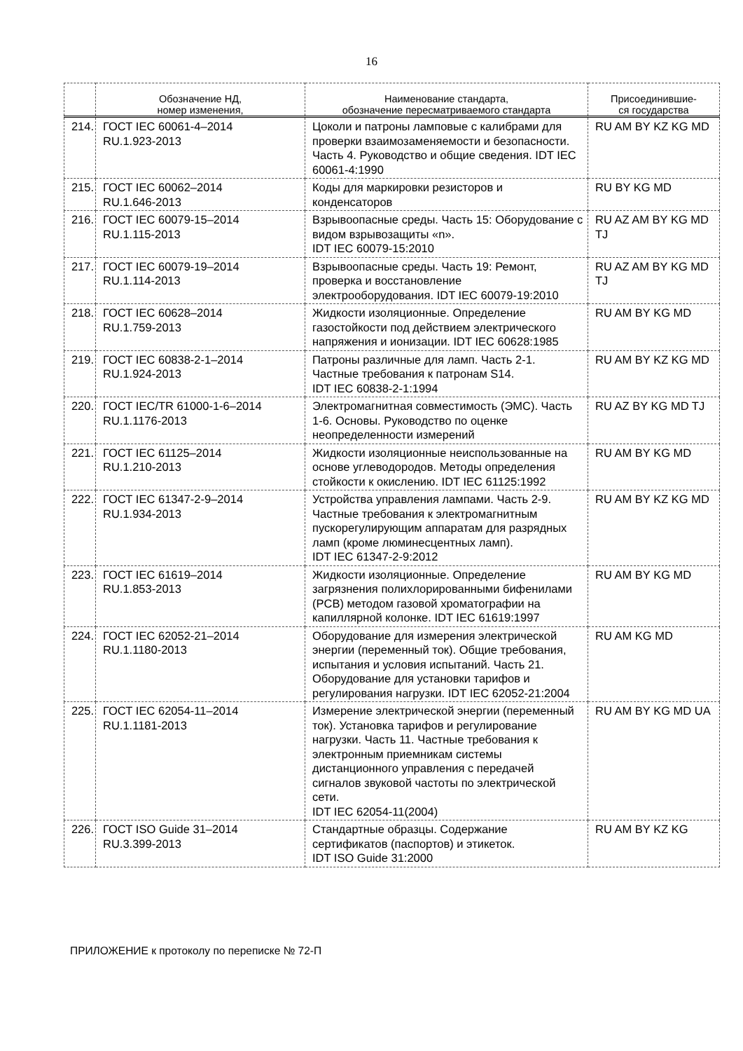16
| | Обозначение НД, номер изменения, | Наименование стандарта, обозначение пересматриваемого стандарта | Присоединившие- ся государства |
| --- | --- | --- | --- |
| 214. | ГОСТ IEC 60061-4–2014 RU.1.923-2013 | Цоколи и патроны ламповые с калибрами для проверки взаимозаменяемости и безопасности. Часть 4. Руководство и общие сведения. IDT IEC 60061-4:1990 | RU AM BY KZ KG MD |
| 215. | ГОСТ IEC 60062–2014 RU.1.646-2013 | Коды для маркировки резисторов и конденсаторов | RU BY KG MD |
| 216. | ГОСТ IEC 60079-15–2014 RU.1.115-2013 | Взрывоопасные среды. Часть 15: Оборудование с видом взрывозащиты «n». IDT IEC 60079-15:2010 | RU AZ AM BY KG MD TJ |
| 217. | ГОСТ IEC 60079-19–2014 RU.1.114-2013 | Взрывоопасные среды. Часть 19: Ремонт, проверка и восстановление электрооборудования. IDT IEC 60079-19:2010 | RU AZ AM BY KG MD TJ |
| 218. | ГОСТ IEC 60628–2014 RU.1.759-2013 | Жидкости изоляционные. Определение газостойкости под действием электрического напряжения и ионизации. IDT IEC 60628:1985 | RU AM BY KG MD |
| 219. | ГОСТ IEC 60838-2-1–2014 RU.1.924-2013 | Патроны различные для ламп. Часть 2-1. Частные требования к патронам S14. IDT IEC 60838-2-1:1994 | RU AM BY KZ KG MD |
| 220. | ГОСТ IEC/TR 61000-1-6–2014 RU.1.1176-2013 | Электромагнитная совместимость (ЭМС). Часть 1-6. Основы. Руководство по оценке неопределенности измерений | RU AZ BY KG MD TJ |
| 221. | ГОСТ IEC 61125–2014 RU.1.210-2013 | Жидкости изоляционные неиспользованные на основе углеводородов. Методы определения стойкости к окислению. IDT IEC 61125:1992 | RU AM BY KG MD |
| 222. | ГОСТ IEC 61347-2-9–2014 RU.1.934-2013 | Устройства управления лампами. Часть 2-9. Частные требования к электромагнитным пускорегулирующим аппаратам для разрядных ламп (кроме люминесцентных ламп). IDT IEC 61347-2-9:2012 | RU AM BY KZ KG MD |
| 223. | ГОСТ IEC 61619–2014 RU.1.853-2013 | Жидкости изоляционные. Определение загрязнения полихлорированными бифенилами (PCB) методом газовой хроматографии на капиллярной колонке. IDT IEC 61619:1997 | RU AM BY KG MD |
| 224. | ГОСТ IEC 62052-21–2014 RU.1.1180-2013 | Оборудование для измерения электрической энергии (переменный ток). Общие требования, испытания и условия испытаний. Часть 21. Оборудование для установки тарифов и регулирования нагрузки. IDT IEC 62052-21:2004 | RU AM KG MD |
| 225. | ГОСТ IEC 62054-11–2014 RU.1.1181-2013 | Измерение электрической энергии (переменный ток). Установка тарифов и регулирование нагрузки. Часть 11. Частные требования к электронным приемникам системы дистанционного управления с передачей сигналов звуковой частоты по электрической сети. IDT IEC 62054-11(2004) | RU AM BY KG MD UA |
| 226. | ГОСТ ISO Guide 31–2014 RU.3.399-2013 | Стандартные образцы. Содержание сертификатов (паспортов) и этикеток. IDT ISO Guide 31:2000 | RU AM BY KZ KG |
ПРИЛОЖЕНИЕ к протоколу по переписке № 72-П